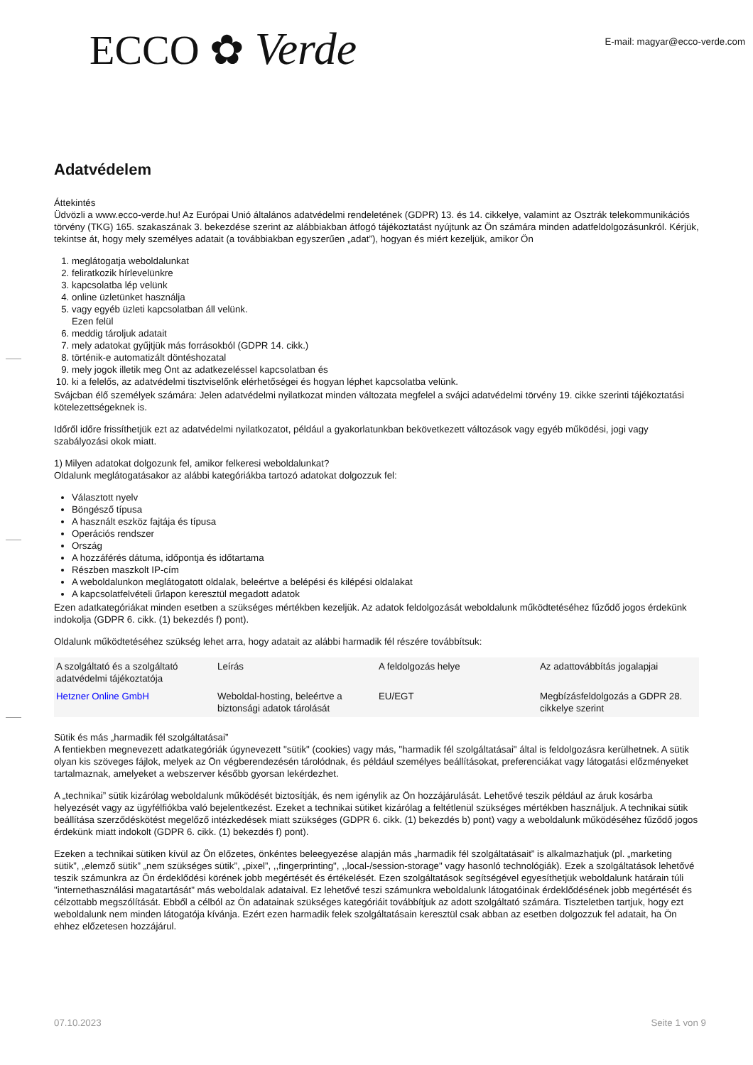ECCO ✿ Verde
E-mail: magyar@ecco-verde.com
Adatvédelem
Áttekintés
Üdvözli a www.ecco-verde.hu! Az Európai Unió általános adatvédelmi rendeletének (GDPR) 13. és 14. cikkelye, valamint az Osztrák telekommunikációs törvény (TKG) 165. szakaszának 3. bekezdése szerint az alábbiakban átfogó tájékoztatást nyújtunk az Ön számára minden adatfeldolgozásunkról. Kérjük, tekintse át, hogy mely személyes adatait (a továbbiakban egyszerűen „adat”), hogyan és miért kezeljük, amikor Ön
1. meglátogatja weboldalunkat
2. feliratkozik hírlevelünkre
3. kapcsolatba lép velünk
4. online üzletünket használja
5. vagy egyéb üzleti kapcsolatban áll velünk.
Ezen felül
6. meddig tároljuk adatait
7. mely adatokat gyűjtjük más forrásokból (GDPR 14. cikk.)
8. történik-e automatizált döntéshozatal
9. mely jogok illetik meg Önt az adatkezeléssel kapcsolatban és
10. ki a felelős, az adatvédelmi tisztviselőnk elérhetőségei és hogyan léphet kapcsolatba velünk.
Svájcban élő személyek számára: Jelen adatvédelmi nyilatkozat minden változata megfelel a svájci adatvédelmi törvény 19. cikke szerinti tájékoztatási kötelezettségeknek is.
Időről időre frissíthetjük ezt az adatvédelmi nyilatkozatot, például a gyakorlatunkban bekövetkezett változások vagy egyéb működési, jogi vagy szabályozási okok miatt.
1) Milyen adatokat dolgozunk fel, amikor felkeresi weboldalunkat?
Oldalunk meglátogatásakor az alábbi kategóriákba tartozó adatokat dolgozzuk fel:
Választott nyelv
Böngésző típusa
A használt eszköz fajtája és típusa
Operációs rendszer
Ország
A hozzáférés dátuma, időpontja és időtartama
Részben maszkolt IP-cím
A weboldalunkon meglátogatott oldalak, beleértve a belépési és kilépési oldalakat
A kapcsolatfelvételi űrlapon keresztül megadott adatok
Ezen adatkategóriákat minden esetben a szükséges mértékben kezeljük. Az adatok feldolgozását weboldalunk működtetéséhez fűződő jogos érdekünk indokolja (GDPR 6. cikk. (1) bekezdés f) pont).
Oldalunk működtetéséhez szükség lehet arra, hogy adatait az alábbi harmadik fél részére továbbítsuk:
| A szolgáltató és a szolgáltató adatvédelmi tájékoztatója | Leírás | A feldolgozás helye | Az adattovábbítás jogalapjai |
| Hetzner Online GmbH | Weboldal-hosting, beleértve a biztonsági adatok tárolását | EU/EGT | Megbízásfeldolgozás a GDPR 28. cikkelye szerint |
Sütik és más „harmadik fél szolgáltatásai”
A fentiekben megnevezett adatkategóriák úgynevezett "sütik" (cookies) vagy más, "harmadik fél szolgáltatásai" által is feldolgozásra kerülhetnek. A sütik olyan kis szöveges fájlok, melyek az Ön végberendezésén tárolódnak, és például személyes beállításokat, preferenciákat vagy látogatási előzményeket tartalmaznak, amelyeket a webszerver később gyorsan lekérdezhet.
A „technikai” sütik kizárólag weboldalunk működését biztosítják, és nem igénylik az Ön hozzájárulását. Lehetővé teszik például az áruk kosárba helyezését vagy az ügyfélfiókba való bejelentkezést. Ezeket a technikai sütiket kizárólag a feltétlenül szükséges mértékben használjuk. A technikai sütik beállítása szerződéskötést megelőző intézkedések miatt szükséges (GDPR 6. cikk. (1) bekezdés b) pont) vagy a weboldalunk működéséhez fűződő jogos érdekünk miatt indokolt (GDPR 6. cikk. (1) bekezdés f) pont).
Ezeken a technikai sütiken kívül az Ön előzetes, önkéntes beleegyezése alapján más „harmadik fél szolgáltatásait” is alkalmazhatjuk (pl. „marketing sütik”, „elemző sütik” „nem szükséges sütik”, „pixel”, ,,fingerprinting", ,,local-/session-storage" vagy hasonló technológiák). Ezek a szolgáltatások lehetővé teszik számunkra az Ön érdeklődési körének jobb megértését és értékelését. Ezen szolgáltatások segítségével egyesíthetjük weboldalunk határain túli "internethasználási magatartását" más weboldalak adataival. Ez lehetővé teszi számunkra weboldalunk látogatóinak érdeklődésének jobb megértését és célzottabb megszólítását. Ebből a célból az Ön adatainak szükséges kategóriáit továbbítjuk az adott szolgáltató számára. Tiszteletben tartjuk, hogy ezt weboldalunk nem minden látogatója kívánja. Ezért ezen harmadik felek szolgáltatásain keresztül csak abban az esetben dolgozzuk fel adatait, ha Ön ehhez előzetesen hozzájárul.
07.10.2023 Seite 1 von 9